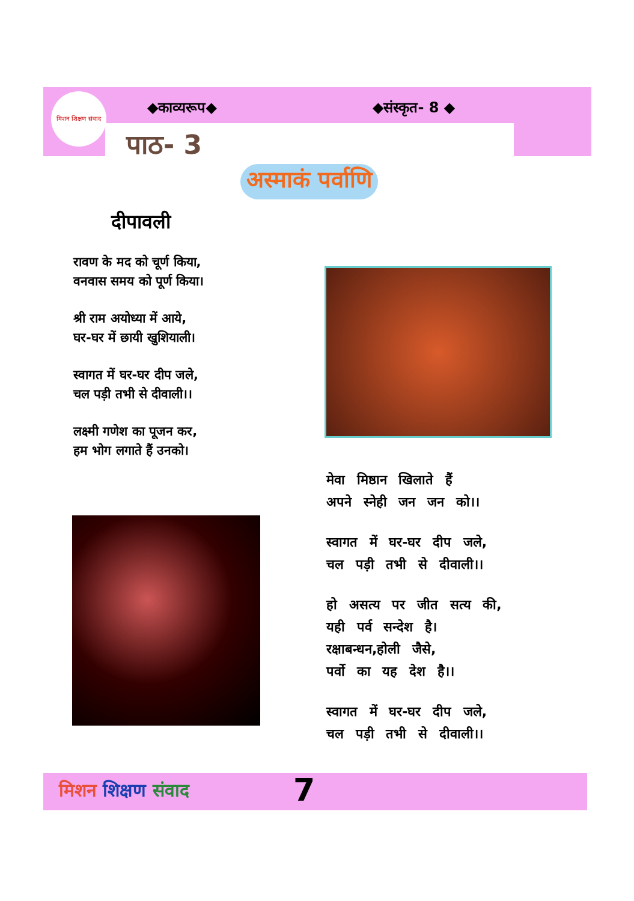मिशन शिक्षण संवाद
◆काव्यरूप◆ ◆संस्कृत- 8 ◆
पाठ- 3
अस्माकं पर्वाणि
दीपावली
रावण के मद को चूर्ण किया,
वनवास समय को पूर्ण किया।
श्री राम अयोध्या में आये,
घर-घर में छायी खुशियाली।
स्वागत में घर-घर दीप जले,
चल पड़ी तभी से दीवाली।।
लक्ष्मी गणेश का पूजन कर,
हम भोग लगाते हैं उनको।
मेवा मिष्ठान खिलाते हैं
अपने स्नेही जन जन को।।
स्वागत में घर-घर दीप जले,
चल पड़ी तभी से दीवाली।।
हो असत्य पर जीत सत्य की,
यही पर्व सन्देश है।
रक्षाबन्धन,होली जैसे,
पर्वो का यह देश है।।
स्वागत में घर-घर दीप जले,
चल पड़ी तभी से दीवाली।।
मिशन शिक्षण संवाद 7